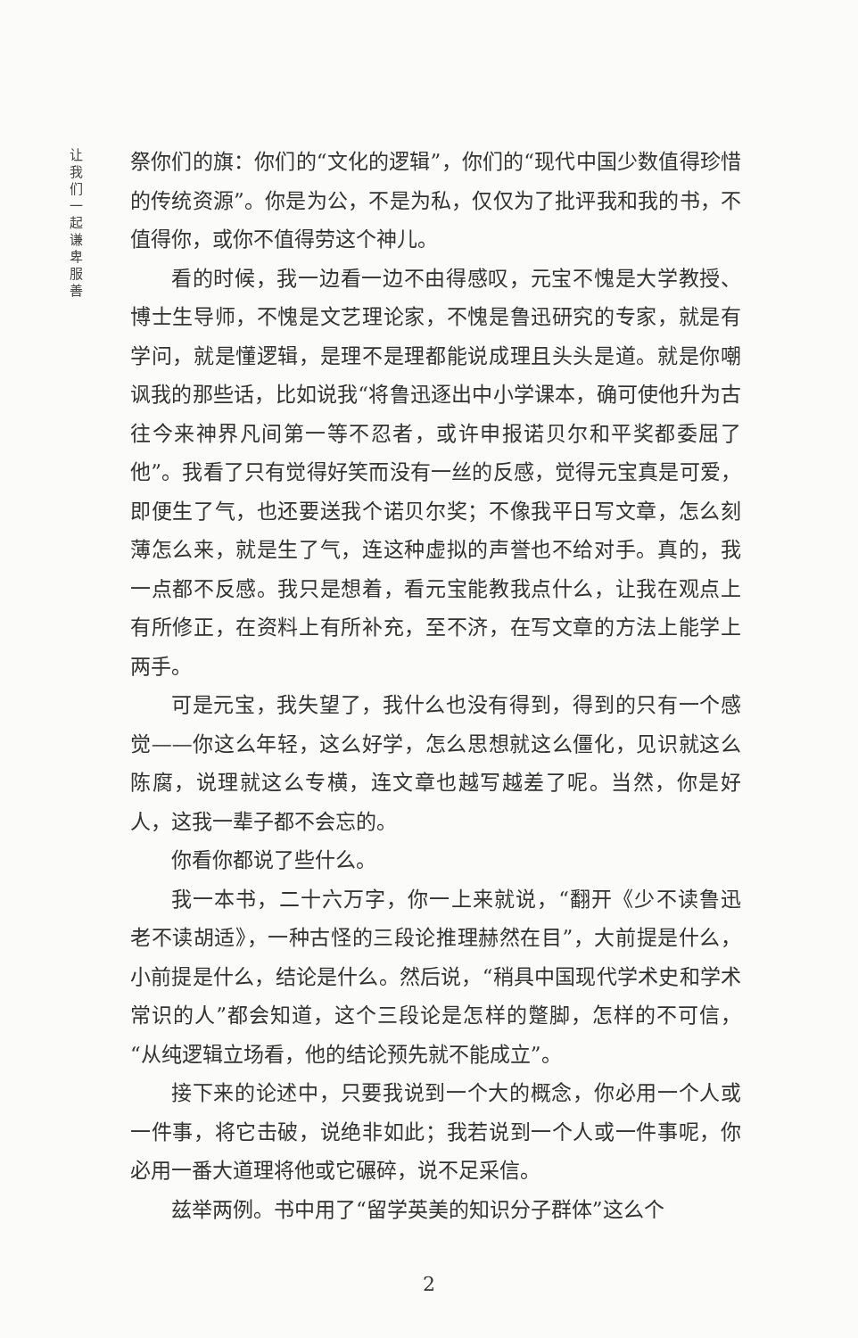让我们一起谦卑服善
祭你们的旗：你们的“文化的逻辑”，你们的“现代中国少数值得珍惜的传统资源”。你是为公，不是为私，仅仅为了批评我和我的书，不值得你，或你不值得劳这个神儿。
看的时候，我一边看一边不由得感叹，元宝不愧是大学教授、博士生导师，不愧是文艺理论家，不愧是鲁迅研究的专家，就是有学问，就是懂逻辑，是理不是理都能说成理且头头是道。就是你嘲讽我的那些话，比如说我“将鲁迅逐出中小学课本，确可使他升为古往今来神界凡间第一等不忍者，或许申报诺贝尔和平奖都委屈了他”。我看了只有觉得好笑而没有一丝的反感，觉得元宝真是可爱，即便生了气，也还要送我个诺贝尔奖；不像我平日写文章，怎么刻薄怎么来，就是生了气，连这种虚拟的声誉也不给对手。真的，我一点都不反感。我只是想着，看元宝能教我点什么，让我在观点上有所修正，在资料上有所补充，至不济，在写文章的方法上能学上两手。
可是元宝，我失望了，我什么也没有得到，得到的只有一个感觉——你这么年轻，这么好学，怎么思想就这么僵化，见识就这么陈腐，说理就这么专横，连文章也越写越差了呢。当然，你是好人，这我一辈子都不会忘的。
你看你都说了些什么。
我一本书，二十六万字，你一上来就说，“翻开《少不读鲁迅　老不读胡适》，一种古怪的三段论推理赫然在目”，大前提是什么，小前提是什么，结论是什么。然后说，“稍具中国现代学术史和学术常识的人”都会知道，这个三段论是怎样的蹩脚，怎样的不可信，“从纯逻辑立场看，他的结论预先就不能成立”。
接下来的论述中，只要我说到一个大的概念，你必用一个人或一件事，将它击破，说绝非如此；我若说到一个人或一件事呢，你必用一番大道理将他或它碾碎，说不足采信。
兹举两例。书中用了“留学英美的知识分子群体”这么个
2